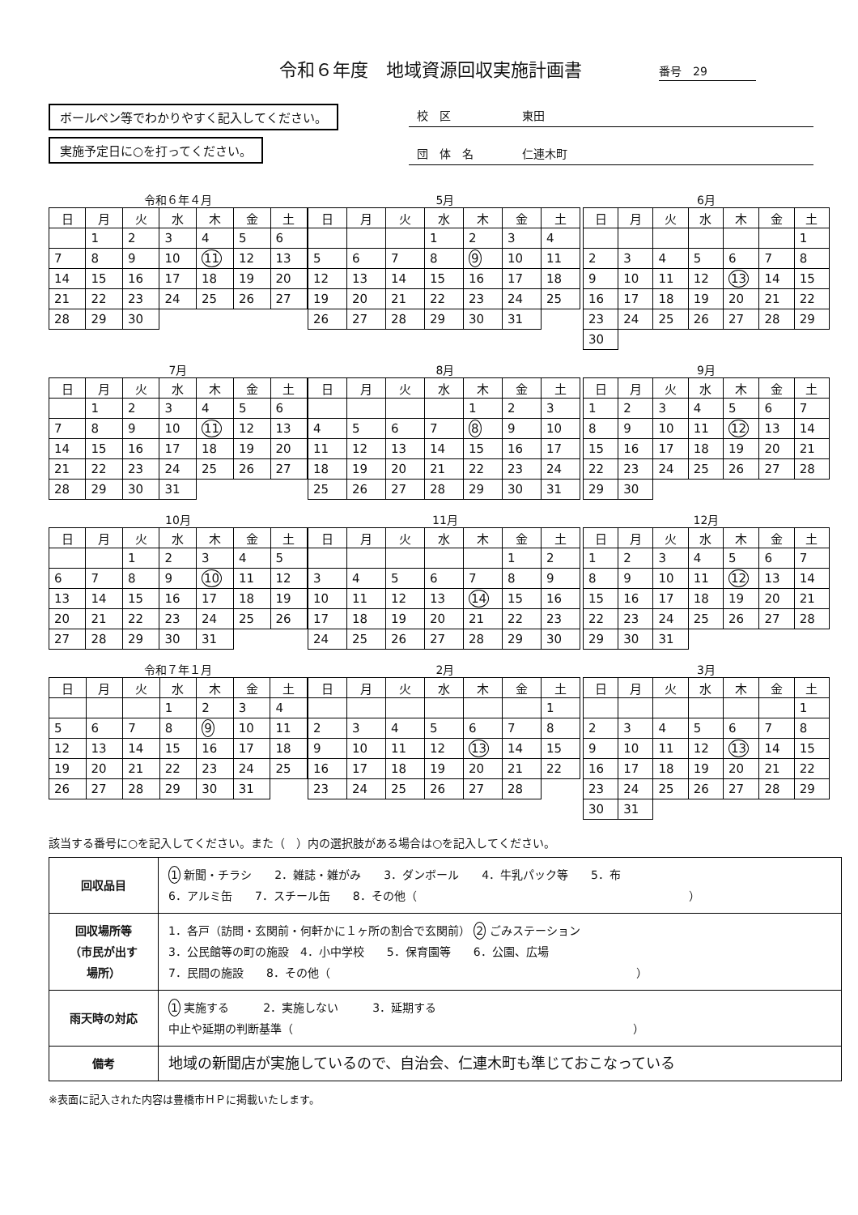令和６年度　地域資源回収実施計画書
番号　29
ボールペン等でわかりやすく記入してください。
実施予定日に○を打ってください。
校区 東田
団体名 仁連木町
令和６年４月
| 日 | 月 | 火 | 水 | 木 | 金 | 土 |
| --- | --- | --- | --- | --- | --- | --- |
| | 1 | 2 | 3 | 4 | 5 | 6 |
| 7 | 8 | 9 | 10 | 11 | 12 | 13 |
| 14 | 15 | 16 | 17 | 18 | 19 | 20 |
| 21 | 22 | 23 | 24 | 25 | 26 | 27 |
| 28 | 29 | 30 | | | | |
5月
| 日 | 月 | 火 | 水 | 木 | 金 | 土 |
| --- | --- | --- | --- | --- | --- | --- |
| | | | 1 | 2 | 3 | 4 |
| 5 | 6 | 7 | 8 | 9 | 10 | 11 |
| 12 | 13 | 14 | 15 | 16 | 17 | 18 |
| 19 | 20 | 21 | 22 | 23 | 24 | 25 |
| 26 | 27 | 28 | 29 | 30 | 31 | |
6月
| 日 | 月 | 火 | 水 | 木 | 金 | 土 |
| --- | --- | --- | --- | --- | --- | --- |
| | | | | | | 1 |
| 2 | 3 | 4 | 5 | 6 | 7 | 8 |
| 9 | 10 | 11 | 12 | 13 | 14 | 15 |
| 16 | 17 | 18 | 19 | 20 | 21 | 22 |
| 23 | 24 | 25 | 26 | 27 | 28 | 29 |
| 30 | | | | | | |
7月
| 日 | 月 | 火 | 水 | 木 | 金 | 土 |
| --- | --- | --- | --- | --- | --- | --- |
| | 1 | 2 | 3 | 4 | 5 | 6 |
| 7 | 8 | 9 | 10 | 11 | 12 | 13 |
| 14 | 15 | 16 | 17 | 18 | 19 | 20 |
| 21 | 22 | 23 | 24 | 25 | 26 | 27 |
| 28 | 29 | 30 | 31 | | | |
8月
| 日 | 月 | 火 | 水 | 木 | 金 | 土 |
| --- | --- | --- | --- | --- | --- | --- |
| | | | | 1 | 2 | 3 |
| 4 | 5 | 6 | 7 | 8 | 9 | 10 |
| 11 | 12 | 13 | 14 | 15 | 16 | 17 |
| 18 | 19 | 20 | 21 | 22 | 23 | 24 |
| 25 | 26 | 27 | 28 | 29 | 30 | 31 |
9月
| 日 | 月 | 火 | 水 | 木 | 金 | 土 |
| --- | --- | --- | --- | --- | --- | --- |
| 1 | 2 | 3 | 4 | 5 | 6 | 7 |
| 8 | 9 | 10 | 11 | 12 | 13 | 14 |
| 15 | 16 | 17 | 18 | 19 | 20 | 21 |
| 22 | 23 | 24 | 25 | 26 | 27 | 28 |
| 29 | 30 | | | | | |
10月
| 日 | 月 | 火 | 水 | 木 | 金 | 土 |
| --- | --- | --- | --- | --- | --- | --- |
| | | 1 | 2 | 3 | 4 | 5 |
| 6 | 7 | 8 | 9 | 10 | 11 | 12 |
| 13 | 14 | 15 | 16 | 17 | 18 | 19 |
| 20 | 21 | 22 | 23 | 24 | 25 | 26 |
| 27 | 28 | 29 | 30 | 31 | | |
11月
| 日 | 月 | 火 | 水 | 木 | 金 | 土 |
| --- | --- | --- | --- | --- | --- | --- |
| | | | | | 1 | 2 |
| 3 | 4 | 5 | 6 | 7 | 8 | 9 |
| 10 | 11 | 12 | 13 | 14 | 15 | 16 |
| 17 | 18 | 19 | 20 | 21 | 22 | 23 |
| 24 | 25 | 26 | 27 | 28 | 29 | 30 |
12月
| 日 | 月 | 火 | 水 | 木 | 金 | 土 |
| --- | --- | --- | --- | --- | --- | --- |
| 1 | 2 | 3 | 4 | 5 | 6 | 7 |
| 8 | 9 | 10 | 11 | 12 | 13 | 14 |
| 15 | 16 | 17 | 18 | 19 | 20 | 21 |
| 22 | 23 | 24 | 25 | 26 | 27 | 28 |
| 29 | 30 | 31 | | | | |
令和７年１月
| 日 | 月 | 火 | 水 | 木 | 金 | 土 |
| --- | --- | --- | --- | --- | --- | --- |
| | | | 1 | 2 | 3 | 4 |
| 5 | 6 | 7 | 8 | 9 | 10 | 11 |
| 12 | 13 | 14 | 15 | 16 | 17 | 18 |
| 19 | 20 | 21 | 22 | 23 | 24 | 25 |
| 26 | 27 | 28 | 29 | 30 | 31 | |
2月
| 日 | 月 | 火 | 水 | 木 | 金 | 土 |
| --- | --- | --- | --- | --- | --- | --- |
| | | | | | | 1 |
| 2 | 3 | 4 | 5 | 6 | 7 | 8 |
| 9 | 10 | 11 | 12 | 13 | 14 | 15 |
| 16 | 17 | 18 | 19 | 20 | 21 | 22 |
| 23 | 24 | 25 | 26 | 27 | 28 | |
3月
| 日 | 月 | 火 | 水 | 木 | 金 | 土 |
| --- | --- | --- | --- | --- | --- | --- |
| | | | | | | 1 |
| 2 | 3 | 4 | 5 | 6 | 7 | 8 |
| 9 | 10 | 11 | 12 | 13 | 14 | 15 |
| 16 | 17 | 18 | 19 | 20 | 21 | 22 |
| 23 | 24 | 25 | 26 | 27 | 28 | 29 |
| 30 | 31 | | | | | |
該当する番号に○を記入してください。また（　）内の選択肢がある場合は○を記入してください。
| 回収品目 | 1 新聞・チラシ 2．雑誌・雑がみ 3．ダンボール 4．牛乳パック等 5．布 6．アルミ缶 7．スチール缶 8．その他（ ） |
| 回収場所等 （市民が出す 場所） | 1．各戸（訪問・玄関前・何軒かに１ヶ所の割合で玄関前） 2 ごみステーション 3．公民館等の町の施設 4．小中学校 5．保育園等 6．公園、広場 7．民間の施設 8．その他（ ） |
| 雨天時の対応 | 1 実施する 2．実施しない 3．延期する 中止や延期の判断基準（ ） |
| 備考 | 地域の新聞店が実施しているので、自治会、仁連木町も準じておこなっている |
※表面に記入された内容は豊橋市ＨＰに掲載いたします。